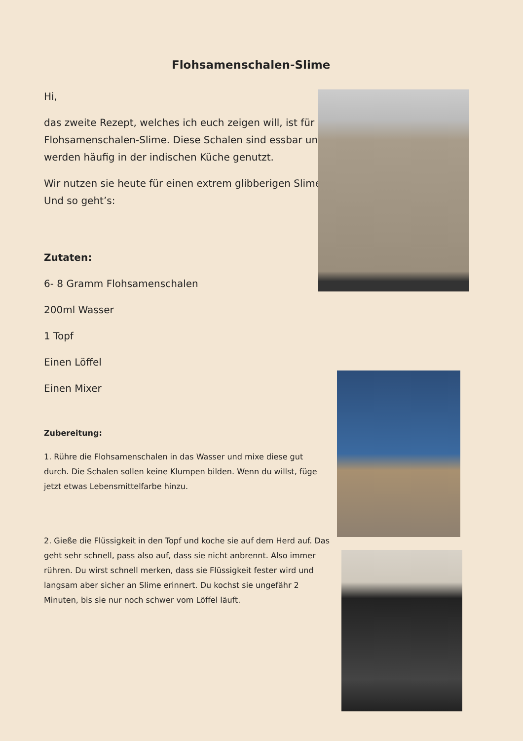Flohsamenschalen-Slime
Hi,
das zweite Rezept, welches ich euch zeigen will, ist für Flohsamenschalen-Slime. Diese Schalen sind essbar und werden häufig in der indischen Küche genutzt.
Wir nutzen sie heute für einen extrem glibberigen Slime. Und so geht’s:
Zutaten:
6- 8 Gramm Flohsamenschalen
200ml Wasser
1 Topf
Einen Löffel
Einen Mixer
Zubereitung:
1. Rühre die Flohsamenschalen in das Wasser und mixe diese gut durch. Die Schalen sollen keine Klumpen bilden. Wenn du willst, füge jetzt etwas Lebensmittelfarbe hinzu.
2. Gieße die Flüssigkeit in den Topf und koche sie auf dem Herd auf. Das geht sehr schnell, pass also auf, dass sie nicht anbrennt. Also immer rühren. Du wirst schnell merken, dass sie Flüssigkeit fester wird und langsam aber sicher an Slime erinnert. Du kochst sie ungefähr 2 Minuten, bis sie nur noch schwer vom Löffel läuft.